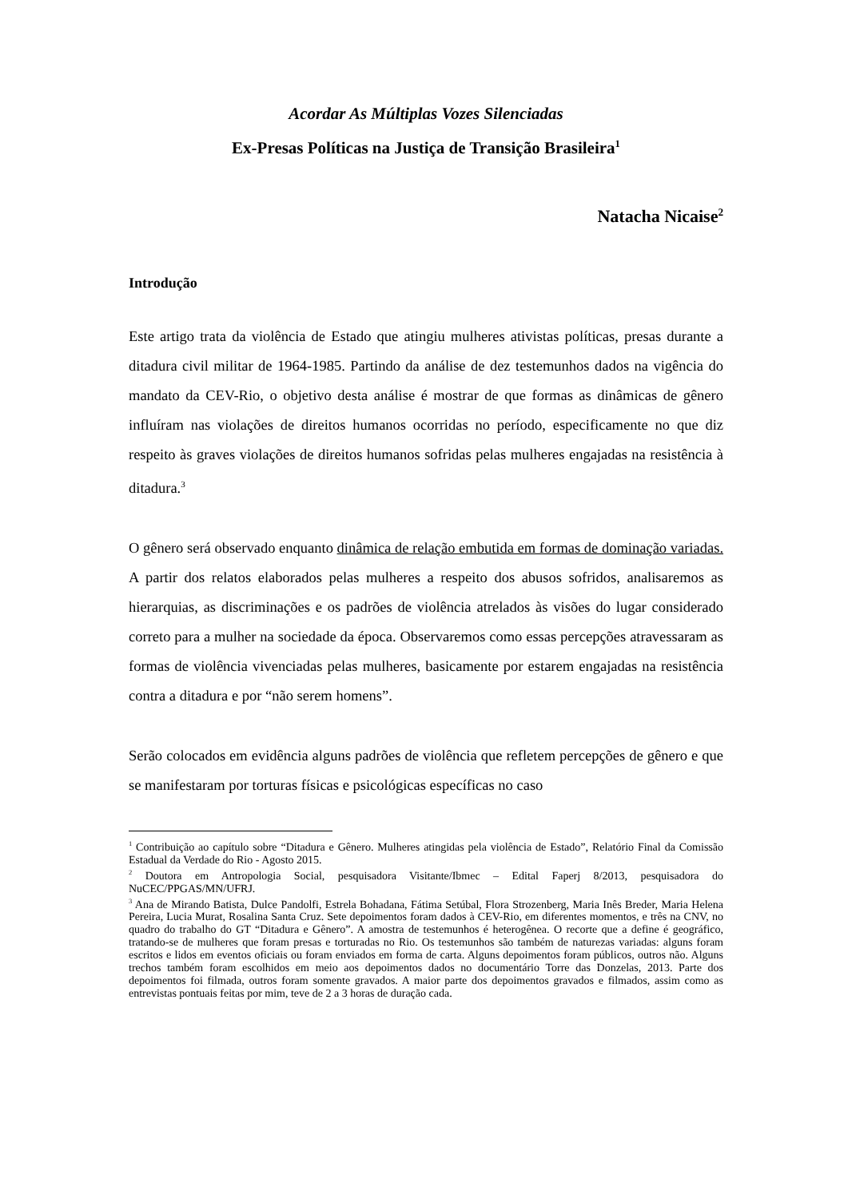Acordar As Múltiplas Vozes Silenciadas
Ex-Presas Políticas na Justiça de Transição Brasileira<sup>1</sup>
Natacha Nicaise<sup>2</sup>
Introdução
Este artigo trata da violência de Estado que atingiu mulheres ativistas políticas, presas durante a ditadura civil militar de 1964-1985. Partindo da análise de dez testemunhos dados na vigência do mandato da CEV-Rio, o objetivo desta análise é mostrar de que formas as dinâmicas de gênero influíram nas violações de direitos humanos ocorridas no período, especificamente no que diz respeito às graves violações de direitos humanos sofridas pelas mulheres engajadas na resistência à ditadura.<sup>3</sup>
O gênero será observado enquanto dinâmica de relação embutida em formas de dominação variadas. A partir dos relatos elaborados pelas mulheres a respeito dos abusos sofridos, analisaremos as hierarquias, as discriminações e os padrões de violência atrelados às visões do lugar considerado correto para a mulher na sociedade da época. Observaremos como essas percepções atravessaram as formas de violência vivenciadas pelas mulheres, basicamente por estarem engajadas na resistência contra a ditadura e por “não serem homens”.
Serão colocados em evidência alguns padrões de violência que refletem percepções de gênero e que se manifestaram por torturas físicas e psicológicas específicas no caso
<sup>1</sup> Contribuição ao capítulo sobre “Ditadura e Gênero. Mulheres atingidas pela violência de Estado”, Relatório Final da Comissão Estadual da Verdade do Rio - Agosto 2015.
<sup>2</sup> Doutora em Antropologia Social, pesquisadora Visitante/Ibmec – Edital Faperj 8/2013, pesquisadora do NuCEC/PPGAS/MN/UFRJ.
<sup>3</sup> Ana de Mirando Batista, Dulce Pandolfi, Estrela Bohadana, Fátima Setúbal, Flora Strozenberg, Maria Inês Breder, Maria Helena Pereira, Lucia Murat, Rosalina Santa Cruz. Sete depoimentos foram dados à CEV-Rio, em diferentes momentos, e três na CNV, no quadro do trabalho do GT “Ditadura e Gênero”. A amostra de testemunhos é heterogênea. O recorte que a define é geográfico, tratando-se de mulheres que foram presas e torturadas no Rio. Os testemunhos são também de naturezas variadas: alguns foram escritos e lidos em eventos oficiais ou foram enviados em forma de carta. Alguns depoimentos foram públicos, outros não. Alguns trechos também foram escolhidos em meio aos depoimentos dados no documentário Torre das Donzelas, 2013. Parte dos depoimentos foi filmada, outros foram somente gravados. A maior parte dos depoimentos gravados e filmados, assim como as entrevistas pontuais feitas por mim, teve de 2 a 3 horas de duração cada.